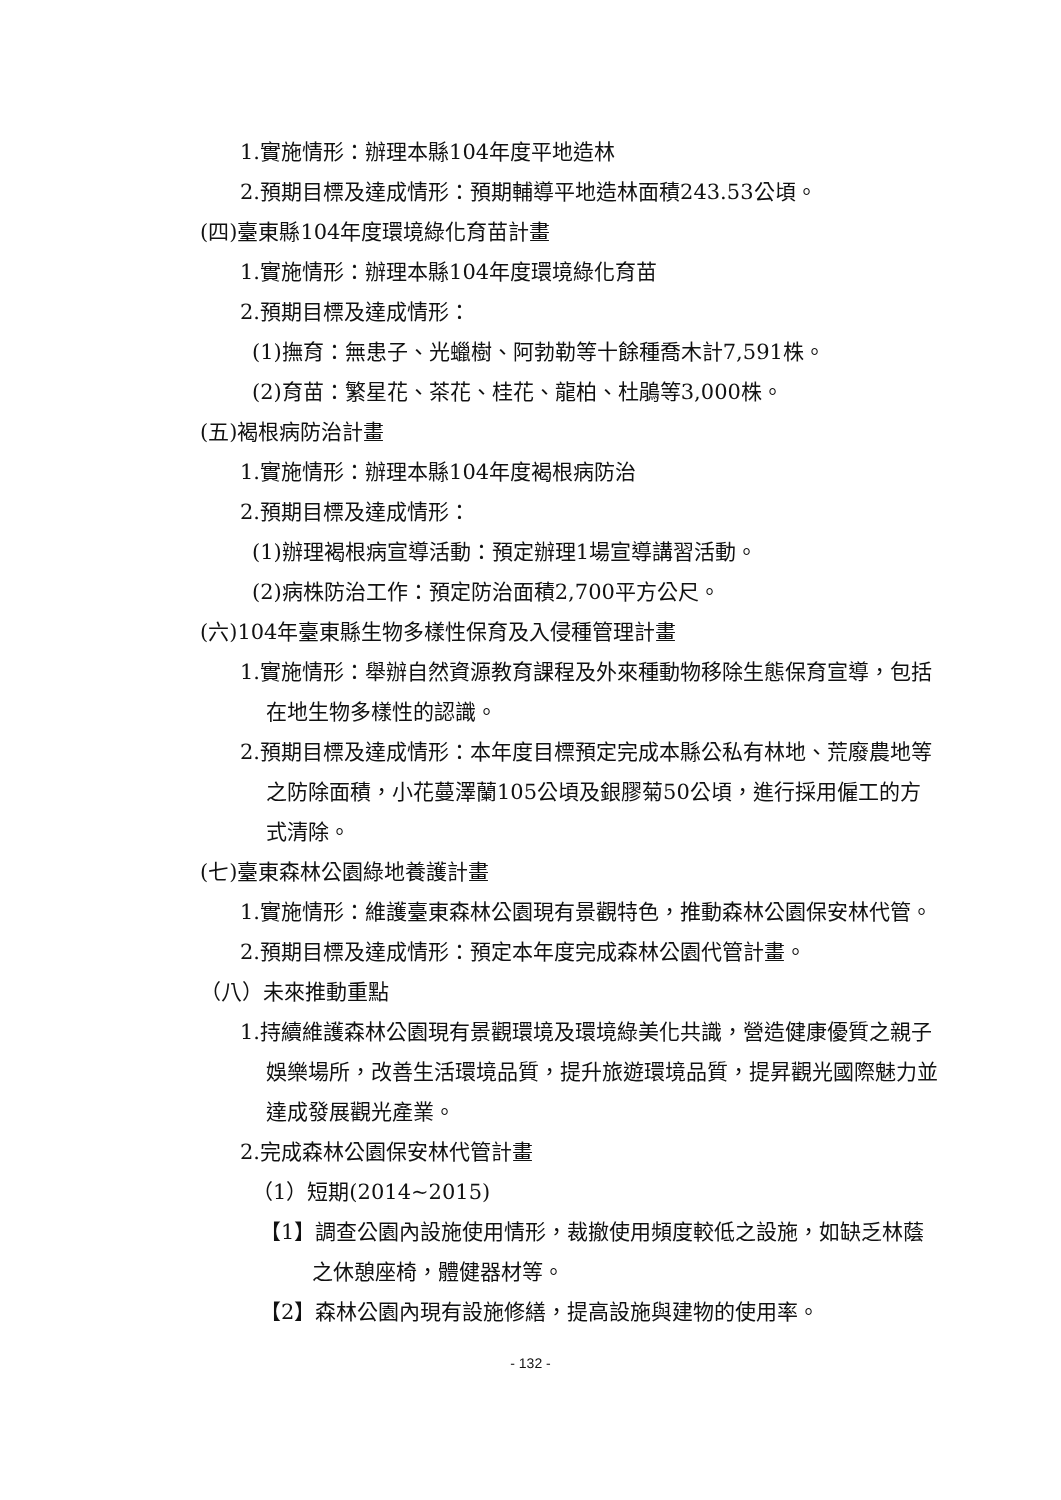1.實施情形：辦理本縣104年度平地造林
2.預期目標及達成情形：預期輔導平地造林面積243.53公頃。
(四)臺東縣104年度環境綠化育苗計畫
1.實施情形：辦理本縣104年度環境綠化育苗
2.預期目標及達成情形：
(1)撫育：無患子、光蠟樹、阿勃勒等十餘種喬木計7,591株。
(2)育苗：繁星花、茶花、桂花、龍柏、杜鵑等3,000株。
(五)褐根病防治計畫
1.實施情形：辦理本縣104年度褐根病防治
2.預期目標及達成情形：
(1)辦理褐根病宣導活動：預定辦理1場宣導講習活動。
(2)病株防治工作：預定防治面積2,700平方公尺。
(六)104年臺東縣生物多樣性保育及入侵種管理計畫
1.實施情形：舉辦自然資源教育課程及外來種動物移除生態保育宣導，包括在地生物多樣性的認識。
2.預期目標及達成情形：本年度目標預定完成本縣公私有林地、荒廢農地等之防除面積，小花蔓澤蘭105公頃及銀膠菊50公頃，進行採用僱工的方式清除。
(七)臺東森林公園綠地養護計畫
1.實施情形：維護臺東森林公園現有景觀特色，推動森林公園保安林代管。
2.預期目標及達成情形：預定本年度完成森林公園代管計畫。
（八）未來推動重點
1.持續維護森林公園現有景觀環境及環境綠美化共識，營造健康優質之親子娛樂場所，改善生活環境品質，提升旅遊環境品質，提昇觀光國際魅力並達成發展觀光產業。
2.完成森林公園保安林代管計畫
（1）短期(2014~2015)
【1】調查公園內設施使用情形，裁撤使用頻度較低之設施，如缺乏林蔭之休憩座椅，體健器材等。
【2】森林公園內現有設施修繕，提高設施與建物的使用率。
- 132 -